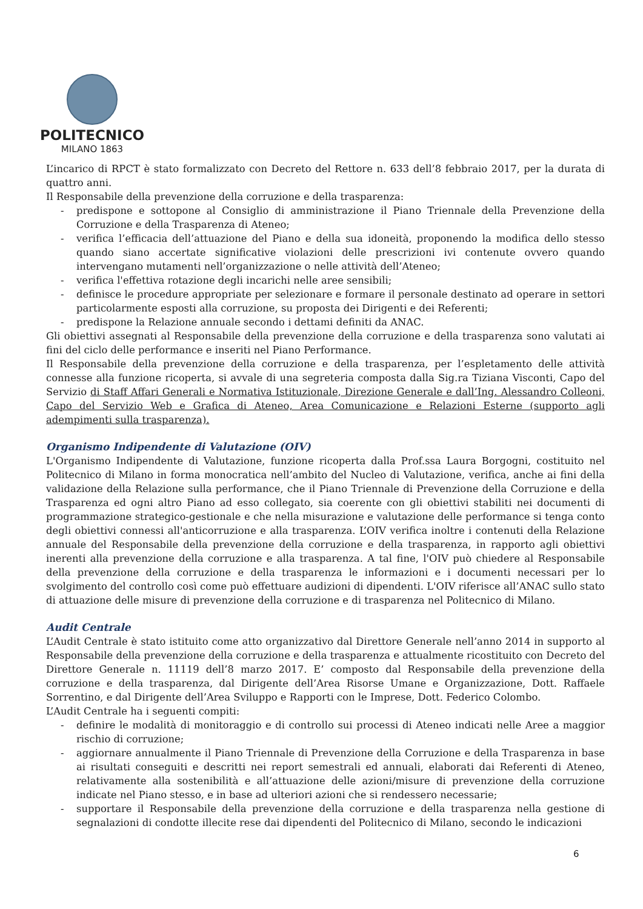POLITECNICO
MILANO 1863
L’incarico di RPCT è stato formalizzato con Decreto del Rettore n. 633 dell’8 febbraio 2017, per la durata di quattro anni.
Il Responsabile della prevenzione della corruzione e della trasparenza:
- predispone e sottopone al Consiglio di amministrazione il Piano Triennale della Prevenzione della Corruzione e della Trasparenza di Ateneo;
- verifica l’efficacia dell’attuazione del Piano e della sua idoneità, proponendo la modifica dello stesso quando siano accertate significative violazioni delle prescrizioni ivi contenute ovvero quando intervengano mutamenti nell’organizzazione o nelle attività dell’Ateneo;
- verifica l'effettiva rotazione degli incarichi nelle aree sensibili;
- definisce le procedure appropriate per selezionare e formare il personale destinato ad operare in settori particolarmente esposti alla corruzione, su proposta dei Dirigenti e dei Referenti;
- predispone la Relazione annuale secondo i dettami definiti da ANAC.
Gli obiettivi assegnati al Responsabile della prevenzione della corruzione e della trasparenza sono valutati ai fini del ciclo delle performance e inseriti nel Piano Performance.
Il Responsabile della prevenzione della corruzione e della trasparenza, per l’espletamento delle attività connesse alla funzione ricoperta, si avvale di una segreteria composta dalla Sig.ra Tiziana Visconti, Capo del Servizio di Staff Affari Generali e Normativa Istituzionale, Direzione Generale e dall’Ing. Alessandro Colleoni, Capo del Servizio Web e Grafica di Ateneo, Area Comunicazione e Relazioni Esterne (supporto agli adempimenti sulla trasparenza).
Organismo Indipendente di Valutazione (OIV)
L'Organismo Indipendente di Valutazione, funzione ricoperta dalla Prof.ssa Laura Borgogni, costituito nel Politecnico di Milano in forma monocratica nell’ambito del Nucleo di Valutazione, verifica, anche ai fini della validazione della Relazione sulla performance, che il Piano Triennale di Prevenzione della Corruzione e della Trasparenza ed ogni altro Piano ad esso collegato, sia coerente con gli obiettivi stabiliti nei documenti di programmazione strategico-gestionale e che nella misurazione e valutazione delle performance si tenga conto degli obiettivi connessi all'anticorruzione e alla trasparenza. L’OIV verifica inoltre i contenuti della Relazione annuale del Responsabile della prevenzione della corruzione e della trasparenza, in rapporto agli obiettivi inerenti alla prevenzione della corruzione e alla trasparenza. A tal fine, l'OIV può chiedere al Responsabile della prevenzione della corruzione e della trasparenza le informazioni e i documenti necessari per lo svolgimento del controllo così come può effettuare audizioni di dipendenti. L'OIV riferisce all’ANAC sullo stato di attuazione delle misure di prevenzione della corruzione e di trasparenza nel Politecnico di Milano.
Audit Centrale
L’Audit Centrale è stato istituito come atto organizzativo dal Direttore Generale nell’anno 2014 in supporto al Responsabile della prevenzione della corruzione e della trasparenza e attualmente ricostituito con Decreto del Direttore Generale n. 11119 dell’8 marzo 2017. E’ composto dal Responsabile della prevenzione della corruzione e della trasparenza, dal Dirigente dell’Area Risorse Umane e Organizzazione, Dott. Raffaele Sorrentino, e dal Dirigente dell’Area Sviluppo e Rapporti con le Imprese, Dott. Federico Colombo.
L’Audit Centrale ha i seguenti compiti:
- definire le modalità di monitoraggio e di controllo sui processi di Ateneo indicati nelle Aree a maggior rischio di corruzione;
- aggiornare annualmente il Piano Triennale di Prevenzione della Corruzione e della Trasparenza in base ai risultati conseguiti e descritti nei report semestrali ed annuali, elaborati dai Referenti di Ateneo, relativamente alla sostenibilità e all’attuazione delle azioni/misure di prevenzione della corruzione indicate nel Piano stesso, e in base ad ulteriori azioni che si rendessero necessarie;
- supportare il Responsabile della prevenzione della corruzione e della trasparenza nella gestione di segnalazioni di condotte illecite rese dai dipendenti del Politecnico di Milano, secondo le indicazioni
6